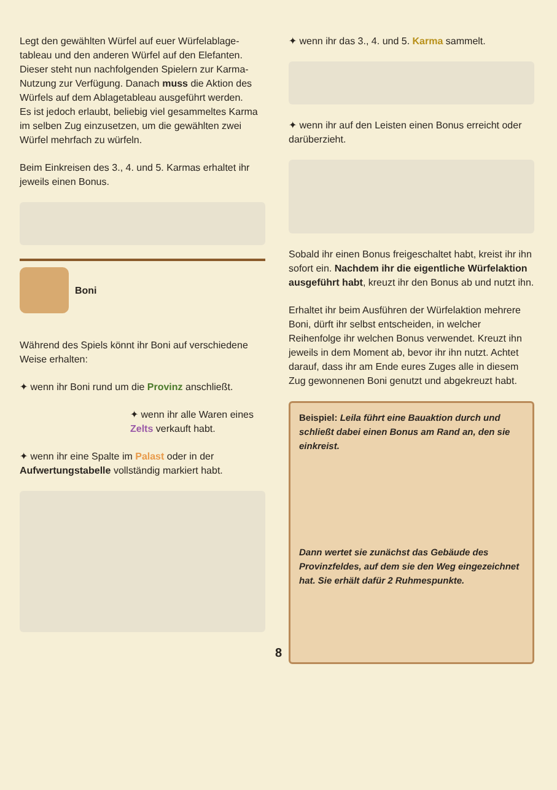Legt den gewählten Würfel auf euer Würfelablage-tableau und den anderen Würfel auf den Elefanten. Dieser steht nun nachfolgenden Spielern zur Karma-Nutzung zur Verfügung. Danach muss die Aktion des Würfels auf dem Ablagetableau ausgeführt werden.
Es ist jedoch erlaubt, beliebig viel gesammeltes Karma im selben Zug einzusetzen, um die gewählten zwei Würfel mehrfach zu würfeln.
Beim Einkreisen des 3., 4. und 5. Karmas erhaltet ihr jeweils einen Bonus.
Boni
Während des Spiels könnt ihr Boni auf verschiedene Weise erhalten:
✦ wenn ihr Boni rund um die Provinz anschließt.
✦ wenn ihr alle Waren eines Zelts verkauft habt.
✦ wenn ihr eine Spalte im Palast oder in der Aufwertungstabelle vollständig markiert habt.
✦ wenn ihr das 3., 4. und 5. Karma sammelt.
✦ wenn ihr auf den Leisten einen Bonus erreicht oder darüberzieht.
Sobald ihr einen Bonus freigeschaltet habt, kreist ihr ihn sofort ein. Nachdem ihr die eigentliche Würfelaktion ausgeführt habt, kreuzt ihr den Bonus ab und nutzt ihn.
Erhaltet ihr beim Ausführen der Würfelaktion mehrere Boni, dürft ihr selbst entscheiden, in welcher Reihenfolge ihr welchen Bonus verwendet. Kreuzt ihn jeweils in dem Moment ab, bevor ihr ihn nutzt. Achtet darauf, dass ihr am Ende eures Zuges alle in diesem Zug gewonnenen Boni genutzt und abgekreuzt habt.
Beispiel: Leila führt eine Bauaktion durch und schließt dabei einen Bonus am Rand an, den sie einkreist.
Dann wertet sie zunächst das Gebäude des Provinzfeldes, auf dem sie den Weg eingezeichnet hat. Sie erhält dafür 2 Ruhmespunkte.
8